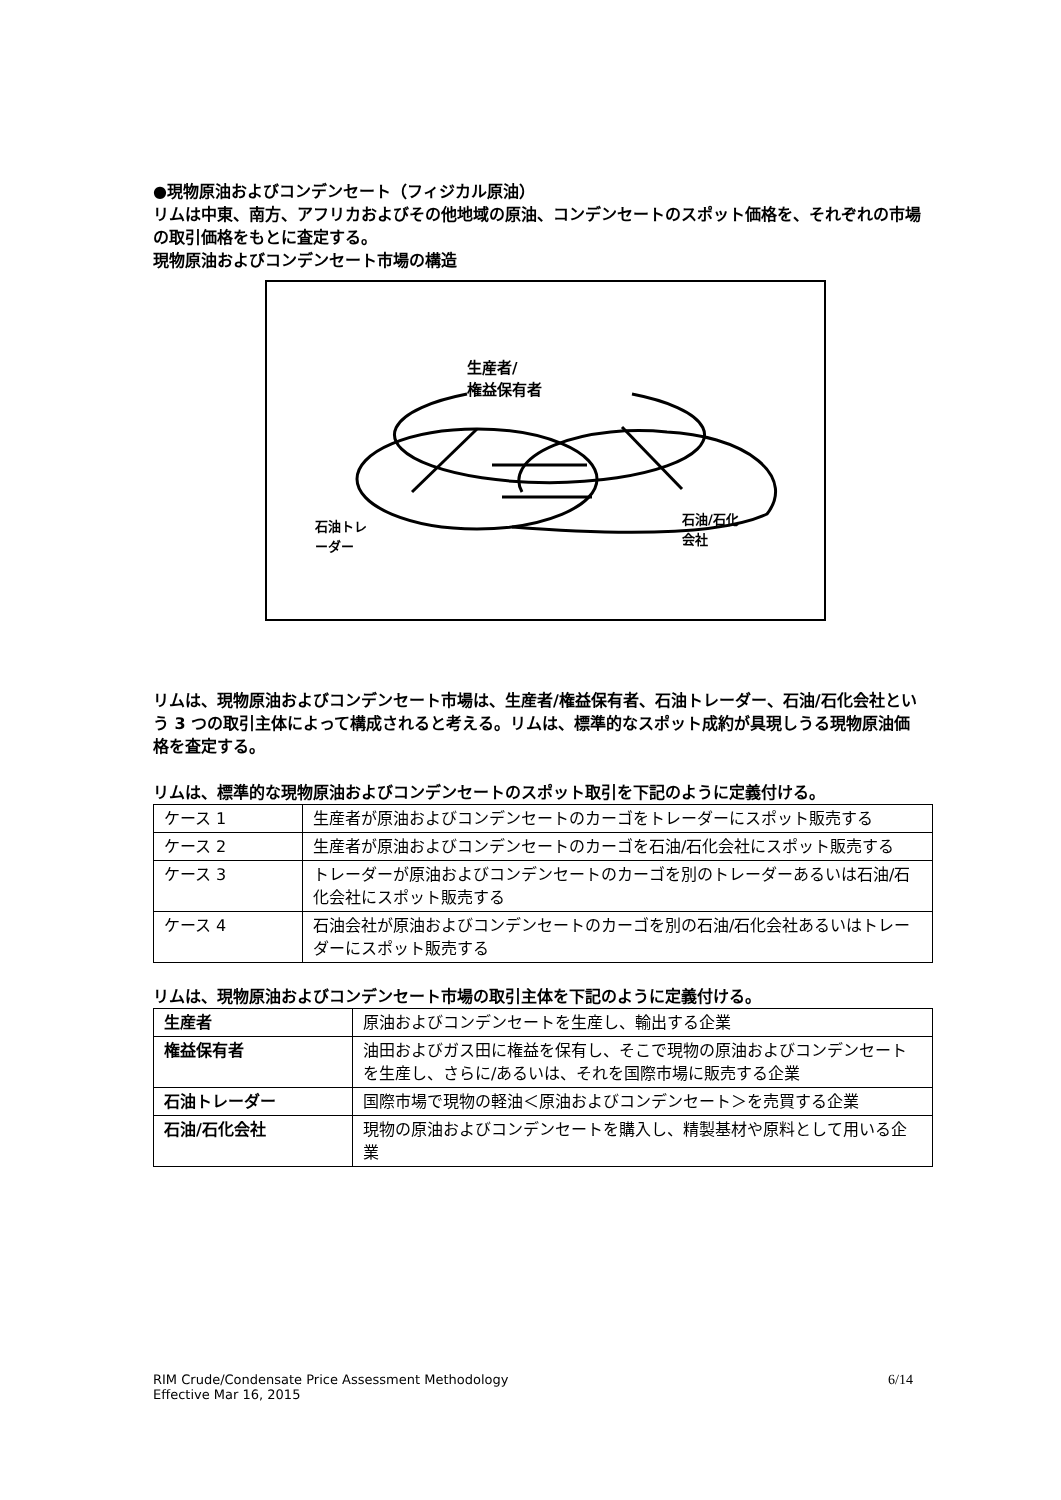●現物原油およびコンデンセート（フィジカル原油）
リムは中東、南方、アフリカおよびその他地域の原油、コンデンセートのスポット価格を、それぞれの市場の取引価格をもとに査定する。
現物原油およびコンデンセート市場の構造
生産者/
権益保有者
石油トレ
ーダー
石油/石化
会社
リムは、現物原油およびコンデンセート市場は、生産者/権益保有者、石油トレーダー、石油/石化会社という 3 つの取引主体によって構成されると考える。リムは、標準的なスポット成約が具現しうる現物原油価格を査定する。
リムは、標準的な現物原油およびコンデンセートのスポット取引を下記のように定義付ける。
| ケース 1 | 生産者が原油およびコンデンセートのカーゴをトレーダーにスポット販売する |
| ケース 2 | 生産者が原油およびコンデンセートのカーゴを石油/石化会社にスポット販売する |
| ケース 3 | トレーダーが原油およびコンデンセートのカーゴを別のトレーダーあるいは石油/石化会社にスポット販売する |
| ケース 4 | 石油会社が原油およびコンデンセートのカーゴを別の石油/石化会社あるいはトレーダーにスポット販売する |
リムは、現物原油およびコンデンセート市場の取引主体を下記のように定義付ける。
| 生産者 | 原油およびコンデンセートを生産し、輸出する企業 |
| 権益保有者 | 油田およびガス田に権益を保有し、そこで現物の原油およびコンデンセートを生産し、さらに/あるいは、それを国際市場に販売する企業 |
| 石油トレーダー | 国際市場で現物の軽油＜原油およびコンデンセート＞を売買する企業 |
| 石油/石化会社 | 現物の原油およびコンデンセートを購入し、精製基材や原料として用いる企業 |
RIM Crude/Condensate Price Assessment Methodology
Effective Mar 16, 2015
6/14